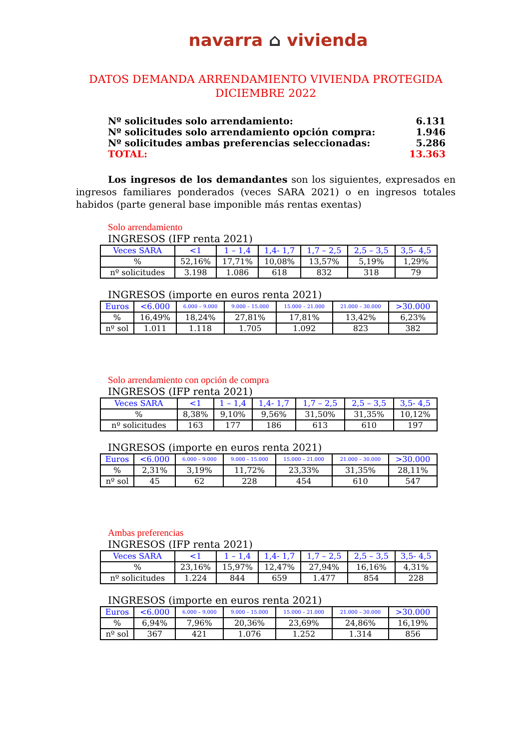navarra ⌂ vivienda
DATOS DEMANDA ARRENDAMIENTO VIVIENDA PROTEGIDA
DICIEMBRE 2022
| Nº solicitudes solo arrendamiento: | 6.131 |
| Nº solicitudes solo arrendamiento opción compra: | 1.946 |
| Nº solicitudes ambas preferencias seleccionadas: | 5.286 |
| TOTAL: | 13.363 |
Los ingresos de los demandantes son los siguientes, expresados en ingresos familiares ponderados (veces SARA 2021) o en ingresos totales habidos (parte general base imponible más rentas exentas)
Solo arrendamiento
INGRESOS (IFP renta 2021)
| Veces SARA | <1 | 1 – 1,4 | 1,4- 1,7 | 1,7 – 2,5 | 2,5 – 3,5 | 3,5- 4,5 |
| --- | --- | --- | --- | --- | --- | --- |
| % | 52,16% | 17,71% | 10,08% | 13,57% | 5,19% | 1,29% |
| nº solicitudes | 3.198 | 1.086 | 618 | 832 | 318 | 79 |
INGRESOS (importe en euros renta 2021)
| Euros | <6.000 | 6.000 – 9.000 | 9.000 – 15.000 | 15.000 – 21.000 | 21.000 – 30.000 | >30.000 |
| --- | --- | --- | --- | --- | --- | --- |
| % | 16,49% | 18,24% | 27,81% | 17,81% | 13,42% | 6,23% |
| nº sol | 1.011 | 1.118 | 1.705 | 1.092 | 823 | 382 |
Solo arrendamiento con opción de compra
INGRESOS (IFP renta 2021)
| Veces SARA | <1 | 1 – 1,4 | 1,4- 1,7 | 1,7 – 2,5 | 2,5 – 3,5 | 3,5- 4,5 |
| --- | --- | --- | --- | --- | --- | --- |
| % | 8,38% | 9,10% | 9,56% | 31,50% | 31,35% | 10,12% |
| nº solicitudes | 163 | 177 | 186 | 613 | 610 | 197 |
INGRESOS (importe en euros renta 2021)
| Euros | <6.000 | 6.000 – 9.000 | 9.000 – 15.000 | 15.000 – 21.000 | 21.000 – 30.000 | >30.000 |
| --- | --- | --- | --- | --- | --- | --- |
| % | 2,31% | 3,19% | 11,72% | 23,33% | 31,35% | 28,11% |
| nº sol | 45 | 62 | 228 | 454 | 610 | 547 |
Ambas preferencias
INGRESOS (IFP renta 2021)
| Veces SARA | <1 | 1 – 1,4 | 1,4- 1,7 | 1,7 – 2,5 | 2,5 – 3,5 | 3,5- 4,5 |
| --- | --- | --- | --- | --- | --- | --- |
| % | 23,16% | 15,97% | 12,47% | 27,94% | 16,16% | 4,31% |
| nº solicitudes | 1.224 | 844 | 659 | 1.477 | 854 | 228 |
INGRESOS (importe en euros renta 2021)
| Euros | <6.000 | 6.000 – 9.000 | 9.000 – 15.000 | 15.000 – 21.000 | 21.000 – 30.000 | >30.000 |
| --- | --- | --- | --- | --- | --- | --- |
| % | 6,94% | 7,96% | 20,36% | 23,69% | 24,86% | 16,19% |
| nº sol | 367 | 421 | 1.076 | 1.252 | 1.314 | 856 |